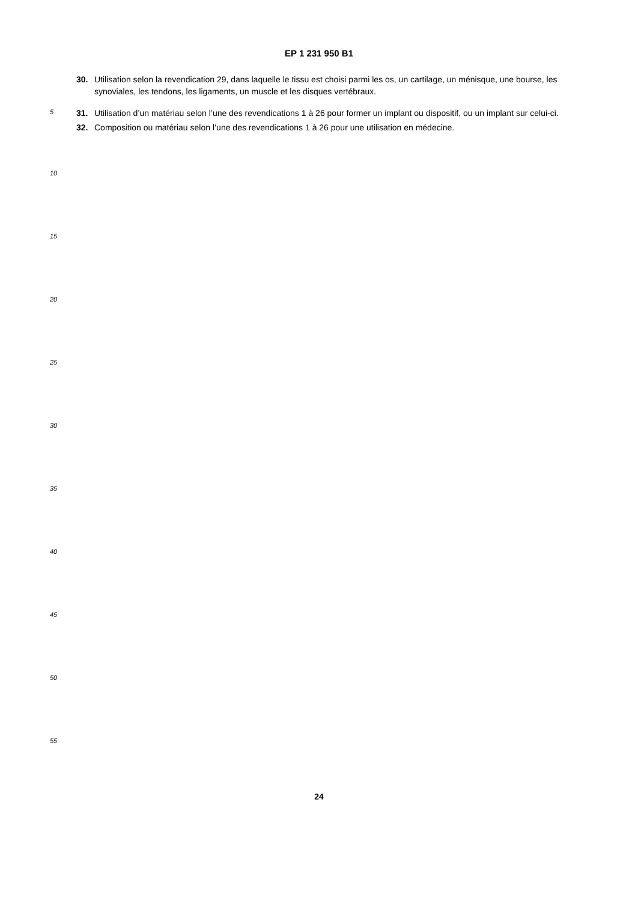EP 1 231 950 B1
30. Utilisation selon la revendication 29, dans laquelle le tissu est choisi parmi les os, un cartilage, un ménisque, une bourse, les synoviales, les tendons, les ligaments, un muscle et les disques vertébraux.
31. Utilisation d’un matériau selon l’une des revendications 1 à 26 pour former un implant ou dispositif, ou un implant sur celui-ci.
5
32. Composition ou matériau selon l’une des revendications 1 à 26 pour une utilisation en médecine.
10
15
20
25
30
35
40
45
50
55
24